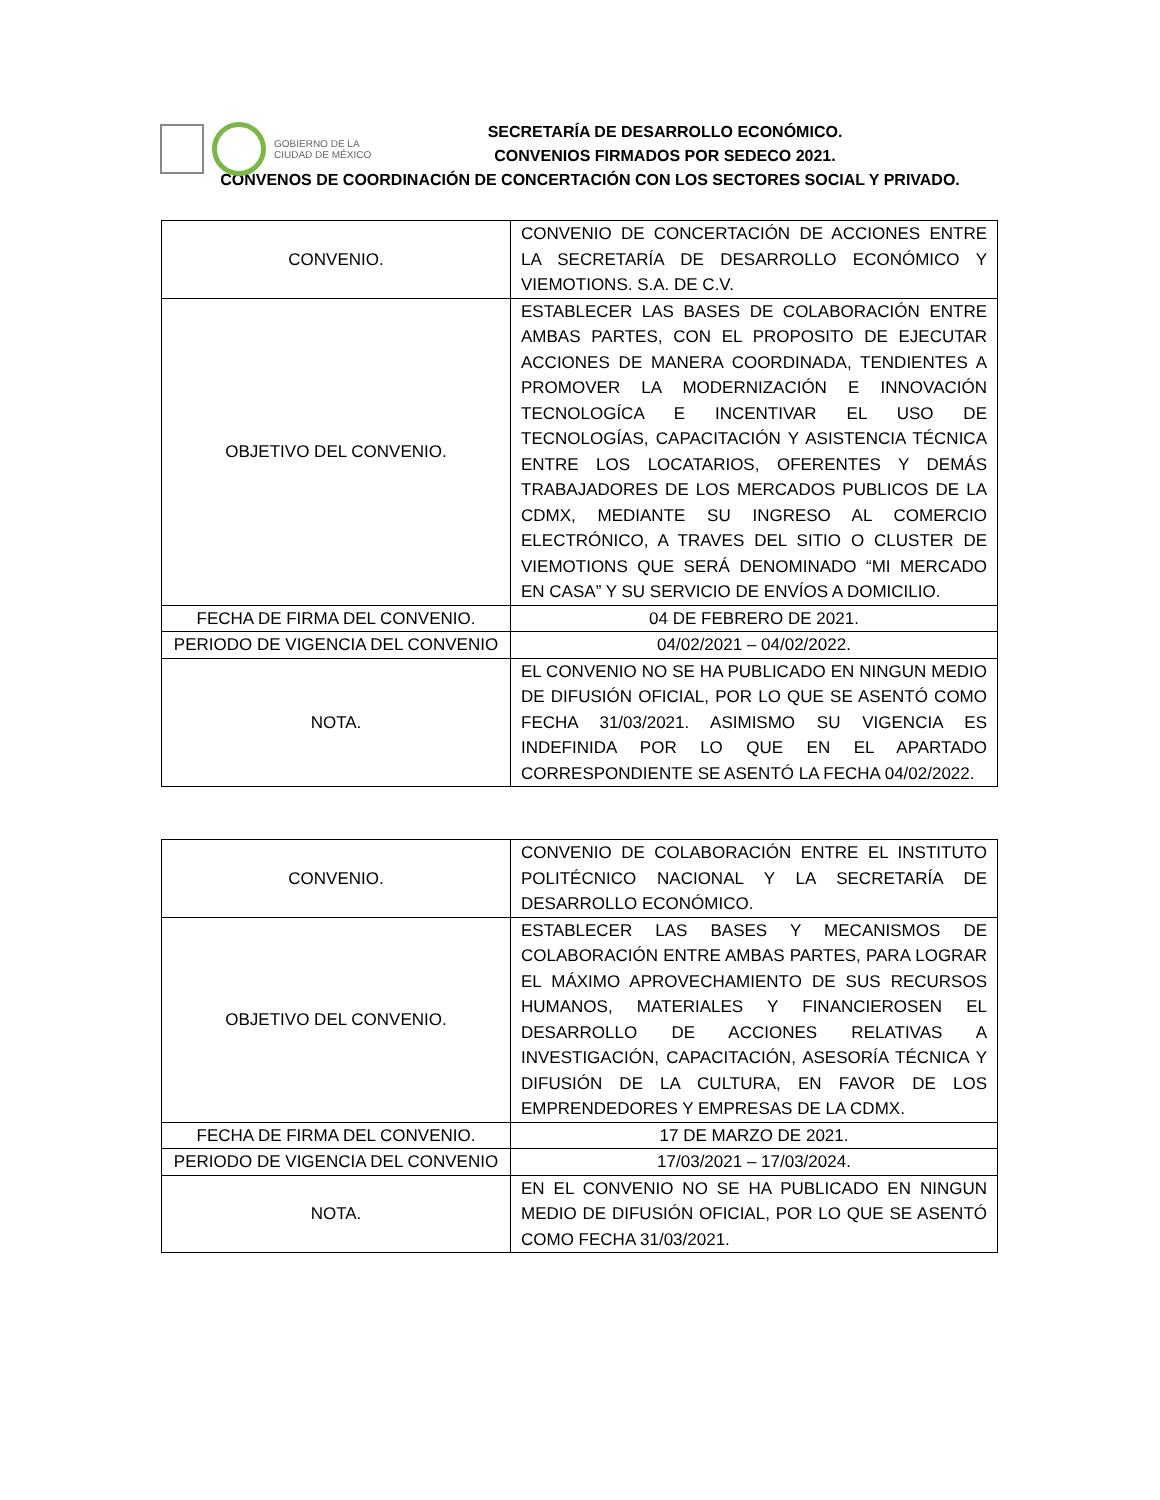GOBIERNO DE LA
CIUDAD DE MÉXICO
SECRETARÍA DE DESARROLLO ECONÓMICO.
CONVENIOS FIRMADOS POR SEDECO 2021.
CONVENOS DE COORDINACIÓN DE CONCERTACIÓN CON LOS SECTORES SOCIAL Y PRIVADO.
| CONVENIO. | CONVENIO DE CONCERTACIÓN DE ACCIONES ENTRE LA SECRETARÍA DE DESARROLLO ECONÓMICO Y VIEMOTIONS. S.A. DE C.V. |
| OBJETIVO DEL CONVENIO. | ESTABLECER LAS BASES DE COLABORACIÓN ENTRE AMBAS PARTES, CON EL PROPOSITO DE EJECUTAR ACCIONES DE MANERA COORDINADA, TENDIENTES A PROMOVER LA MODERNIZACIÓN E INNOVACIÓN TECNOLOGÍCA E INCENTIVAR EL USO DE TECNOLOGÍAS, CAPACITACIÓN Y ASISTENCIA TÉCNICA ENTRE LOS LOCATARIOS, OFERENTES Y DEMÁS TRABAJADORES DE LOS MERCADOS PUBLICOS DE LA CDMX, MEDIANTE SU INGRESO AL COMERCIO ELECTRÓNICO, A TRAVES DEL SITIO O CLUSTER DE VIEMOTIONS QUE SERÁ DENOMINADO “MI MERCADO EN CASA” Y SU SERVICIO DE ENVÍOS A DOMICILIO. |
| FECHA DE FIRMA DEL CONVENIO. | 04 DE FEBRERO DE 2021. |
| PERIODO DE VIGENCIA DEL CONVENIO | 04/02/2021 – 04/02/2022. |
| NOTA. | EL CONVENIO NO SE HA PUBLICADO EN NINGUN MEDIO DE DIFUSIÓN OFICIAL, POR LO QUE SE ASENTÓ COMO FECHA 31/03/2021. ASIMISMO SU VIGENCIA ES INDEFINIDA POR LO QUE EN EL APARTADO CORRESPONDIENTE SE ASENTÓ LA FECHA 04/02/2022. |
| CONVENIO. | CONVENIO DE COLABORACIÓN ENTRE EL INSTITUTO POLITÉCNICO NACIONAL Y LA SECRETARÍA DE DESARROLLO ECONÓMICO. |
| OBJETIVO DEL CONVENIO. | ESTABLECER LAS BASES Y MECANISMOS DE COLABORACIÓN ENTRE AMBAS PARTES, PARA LOGRAR EL MÁXIMO APROVECHAMIENTO DE SUS RECURSOS HUMANOS, MATERIALES Y FINANCIEROSEN EL DESARROLLO DE ACCIONES RELATIVAS A INVESTIGACIÓN, CAPACITACIÓN, ASESORÍA TÉCNICA Y DIFUSIÓN DE LA CULTURA, EN FAVOR DE LOS EMPRENDEDORES Y EMPRESAS DE LA CDMX. |
| FECHA DE FIRMA DEL CONVENIO. | 17 DE MARZO DE 2021. |
| PERIODO DE VIGENCIA DEL CONVENIO | 17/03/2021 – 17/03/2024. |
| NOTA. | EN EL CONVENIO NO SE HA PUBLICADO EN NINGUN MEDIO DE DIFUSIÓN OFICIAL, POR LO QUE SE ASENTÓ COMO FECHA 31/03/2021. |